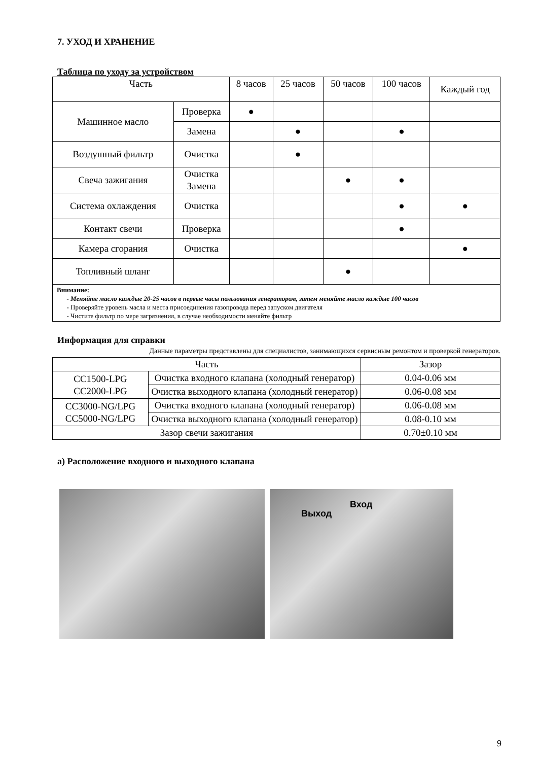7. УХОД И ХРАНЕНИЕ
Таблица по уходу за устройством
| Часть | | 8 часов | 25 часов | 50 часов | 100 часов | Каждый год |
| --- | --- | --- | --- | --- | --- | --- |
| Машинное масло | Проверка | ● | | | | |
| | Замена | | ● | | ● | |
| Воздушный фильтр | Очистка | | ● | | | |
| Свеча зажигания | Очистка Замена | | | ● | ● | |
| Система охлаждения | Очистка | | | | ● | ● |
| Контакт свечи | Проверка | | | | ● | |
| Камера сгорания | Очистка | | | | | ● |
| Топливный шланг | | | | ● | | |
| Внимание: - Меняйте масло каждые 20-25 часов в первые часы пользования генератором, затем меняйте масло каждые 100 часов - Проверяйте уровень масла и места присоединения газопровода перед запуском двигателя - Чистите фильтр по мере загрязнения, в случае необходимости меняйте фильтр | | | | | | |
Информация для справки
Данные параметры представлены для специалистов, занимающихся сервисным ремонтом и проверкой генераторов.
| Часть | | Зазор |
| CC1500-LPG CC2000-LPG | Очистка входного клапана (холодный генератор) | 0.04-0.06 мм |
| | Очистка выходного клапана (холодный генератор) | 0.06-0.08 мм |
| CC3000-NG/LPG CC5000-NG/LPG | Очистка входного клапана (холодный генератор) | 0.06-0.08 мм |
| | Очистка выходного клапана (холодный генератор) | 0.08-0.10 мм |
| Зазор свечи зажигания | | 0.70±0.10 мм |
а) Расположение входного и выходного клапана
Выход
Вход
9